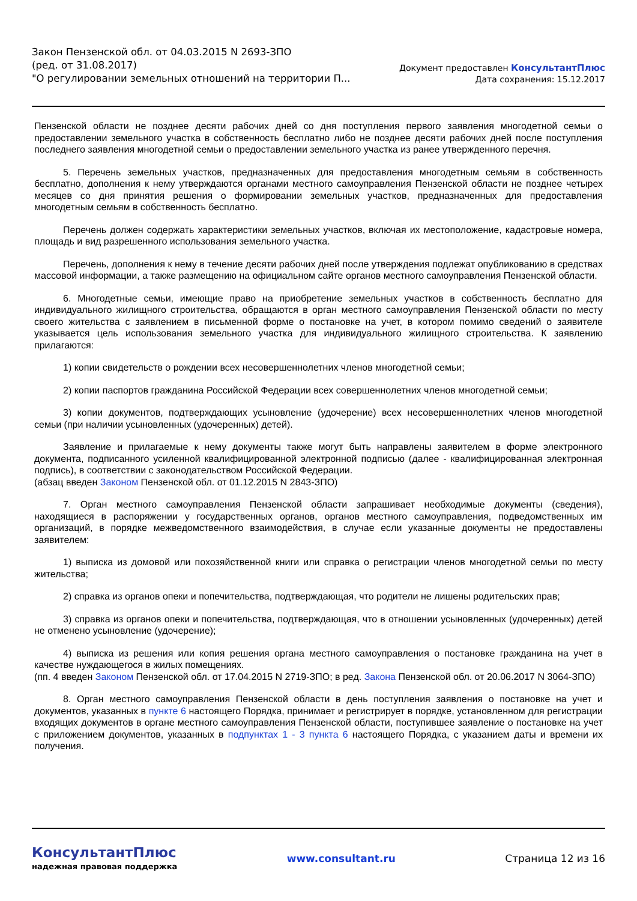Закон Пензенской обл. от 04.03.2015 N 2693-ЗПО
(ред. от 31.08.2017)
"О регулировании земельных отношений на территории П...
Документ предоставлен КонсультантПлюс
Дата сохранения: 15.12.2017
Пензенской области не позднее десяти рабочих дней со дня поступления первого заявления многодетной семьи о предоставлении земельного участка в собственность бесплатно либо не позднее десяти рабочих дней после поступления последнего заявления многодетной семьи о предоставлении земельного участка из ранее утвержденного перечня.
5. Перечень земельных участков, предназначенных для предоставления многодетным семьям в собственность бесплатно, дополнения к нему утверждаются органами местного самоуправления Пензенской области не позднее четырех месяцев со дня принятия решения о формировании земельных участков, предназначенных для предоставления многодетным семьям в собственность бесплатно.
Перечень должен содержать характеристики земельных участков, включая их местоположение, кадастровые номера, площадь и вид разрешенного использования земельного участка.
Перечень, дополнения к нему в течение десяти рабочих дней после утверждения подлежат опубликованию в средствах массовой информации, а также размещению на официальном сайте органов местного самоуправления Пензенской области.
6. Многодетные семьи, имеющие право на приобретение земельных участков в собственность бесплатно для индивидуального жилищного строительства, обращаются в орган местного самоуправления Пензенской области по месту своего жительства с заявлением в письменной форме о постановке на учет, в котором помимо сведений о заявителе указывается цель использования земельного участка для индивидуального жилищного строительства. К заявлению прилагаются:
1) копии свидетельств о рождении всех несовершеннолетних членов многодетной семьи;
2) копии паспортов гражданина Российской Федерации всех совершеннолетних членов многодетной семьи;
3) копии документов, подтверждающих усыновление (удочерение) всех несовершеннолетних членов многодетной семьи (при наличии усыновленных (удочеренных) детей).
Заявление и прилагаемые к нему документы также могут быть направлены заявителем в форме электронного документа, подписанного усиленной квалифицированной электронной подписью (далее - квалифицированная электронная подпись), в соответствии с законодательством Российской Федерации.
(абзац введен Законом Пензенской обл. от 01.12.2015 N 2843-ЗПО)
7. Орган местного самоуправления Пензенской области запрашивает необходимые документы (сведения), находящиеся в распоряжении у государственных органов, органов местного самоуправления, подведомственных им организаций, в порядке межведомственного взаимодействия, в случае если указанные документы не предоставлены заявителем:
1) выписка из домовой или похозяйственной книги или справка о регистрации членов многодетной семьи по месту жительства;
2) справка из органов опеки и попечительства, подтверждающая, что родители не лишены родительских прав;
3) справка из органов опеки и попечительства, подтверждающая, что в отношении усыновленных (удочеренных) детей не отменено усыновление (удочерение);
4) выписка из решения или копия решения органа местного самоуправления о постановке гражданина на учет в качестве нуждающегося в жилых помещениях.
(пп. 4 введен Законом Пензенской обл. от 17.04.2015 N 2719-ЗПО; в ред. Закона Пензенской обл. от 20.06.2017 N 3064-ЗПО)
8. Орган местного самоуправления Пензенской области в день поступления заявления о постановке на учет и документов, указанных в пункте 6 настоящего Порядка, принимает и регистрирует в порядке, установленном для регистрации входящих документов в органе местного самоуправления Пензенской области, поступившее заявление о постановке на учет с приложением документов, указанных в подпунктах 1 - 3 пункта 6 настоящего Порядка, с указанием даты и времени их получения.
КонсультантПлюс
надежная правовая поддержка
www.consultant.ru Страница 12 из 16